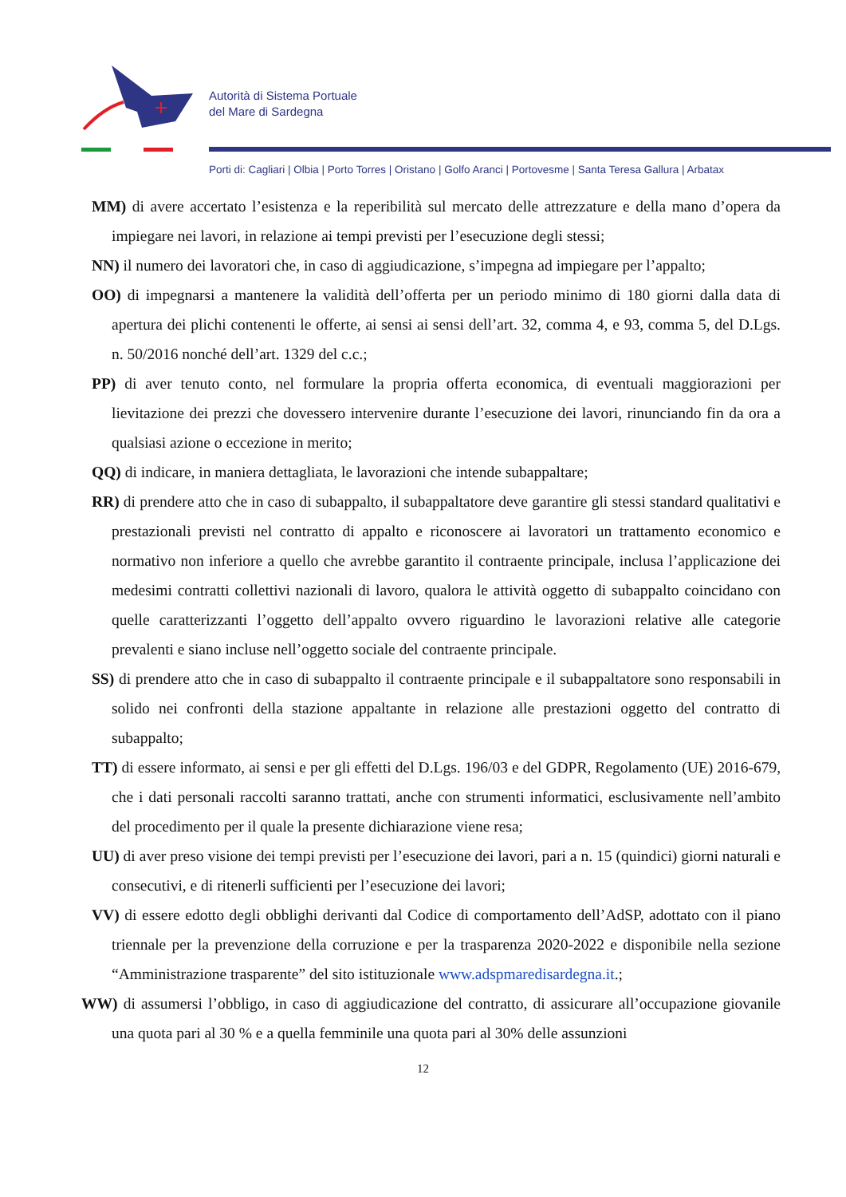Autorità di Sistema Portuale
del Mare di Sardegna
Porti di: Cagliari | Olbia | Porto Torres | Oristano | Golfo Aranci | Portovesme | Santa Teresa Gallura | Arbatax
MM) di avere accertato l’esistenza e la reperibilità sul mercato delle attrezzature e della mano d’opera da impiegare nei lavori, in relazione ai tempi previsti per l’esecuzione degli stessi;
NN) il numero dei lavoratori che, in caso di aggiudicazione, s’impegna ad impiegare per l’appalto;
OO) di impegnarsi a mantenere la validità dell’offerta per un periodo minimo di 180 giorni dalla data di apertura dei plichi contenenti le offerte, ai sensi ai sensi dell’art. 32, comma 4, e 93, comma 5, del D.Lgs. n. 50/2016 nonché dell’art. 1329 del c.c.;
PP) di aver tenuto conto, nel formulare la propria offerta economica, di eventuali maggiorazioni per lievitazione dei prezzi che dovessero intervenire durante l’esecuzione dei lavori, rinunciando fin da ora a qualsiasi azione o eccezione in merito;
QQ) di indicare, in maniera dettagliata, le lavorazioni che intende subappaltare;
RR) di prendere atto che in caso di subappalto, il subappaltatore deve garantire gli stessi standard qualitativi e prestazionali previsti nel contratto di appalto e riconoscere ai lavoratori un trattamento economico e normativo non inferiore a quello che avrebbe garantito il contraente principale, inclusa l’applicazione dei medesimi contratti collettivi nazionali di lavoro, qualora le attività oggetto di subappalto coincidano con quelle caratterizzanti l’oggetto dell’appalto ovvero riguardino le lavorazioni relative alle categorie prevalenti e siano incluse nell’oggetto sociale del contraente principale.
SS) di prendere atto che in caso di subappalto il contraente principale e il subappaltatore sono responsabili in solido nei confronti della stazione appaltante in relazione alle prestazioni oggetto del contratto di subappalto;
TT) di essere informato, ai sensi e per gli effetti del D.Lgs. 196/03 e del GDPR, Regolamento (UE) 2016-679, che i dati personali raccolti saranno trattati, anche con strumenti informatici, esclusivamente nell’ambito del procedimento per il quale la presente dichiarazione viene resa;
UU) di aver preso visione dei tempi previsti per l’esecuzione dei lavori, pari a n. 15 (quindici) giorni naturali e consecutivi, e di ritenerli sufficienti per l’esecuzione dei lavori;
VV) di essere edotto degli obblighi derivanti dal Codice di comportamento dell’AdSP, adottato con il piano triennale per la prevenzione della corruzione e per la trasparenza 2020-2022 e disponibile nella sezione “Amministrazione trasparente” del sito istituzionale www.adspmaredisardegna.it.;
WW) di assumersi l’obbligo, in caso di aggiudicazione del contratto, di assicurare all’occupazione giovanile una quota pari al 30 % e a quella femminile una quota pari al 30% delle assunzioni
12